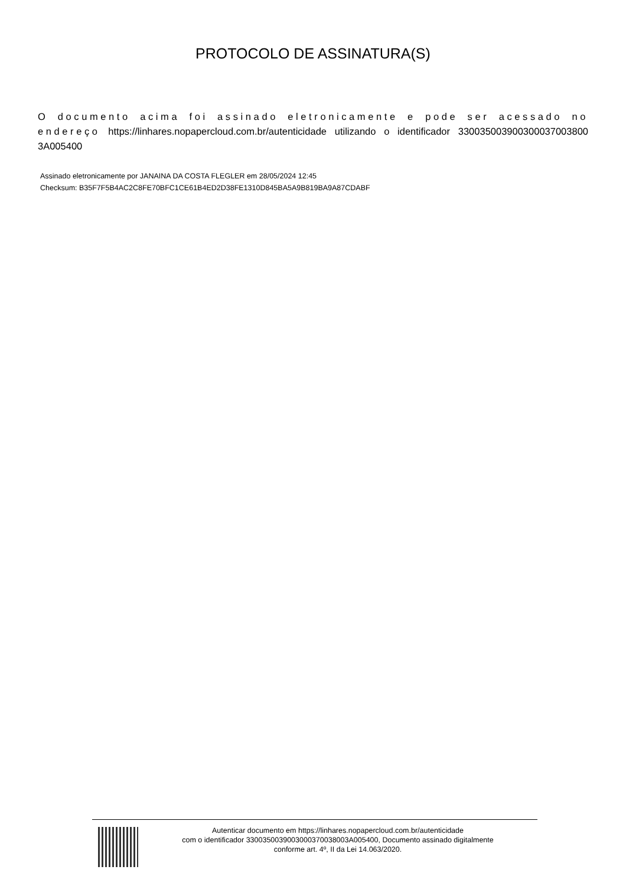PROTOCOLO DE ASSINATURA(S)
O documento acima foi assinado eletronicamente e pode ser acessado no endereço https://linhares.nopapercloud.com.br/autenticidade utilizando o identificador 330035003900300037003800​3A005400
Assinado eletronicamente por JANAINA DA COSTA FLEGLER em 28/05/2024 12:45
Checksum: B35F7F5B4AC2C8FE70BFC1CE61B4ED2D38FE1310D845BA5A9B819BA9A87CDABF
Autenticar documento em https://linhares.nopapercloud.com.br/autenticidade
com o identificador 330035003900300037003800​3A005400, Documento assinado digitalmente
conforme art. 4º, II da Lei 14.063/2020.